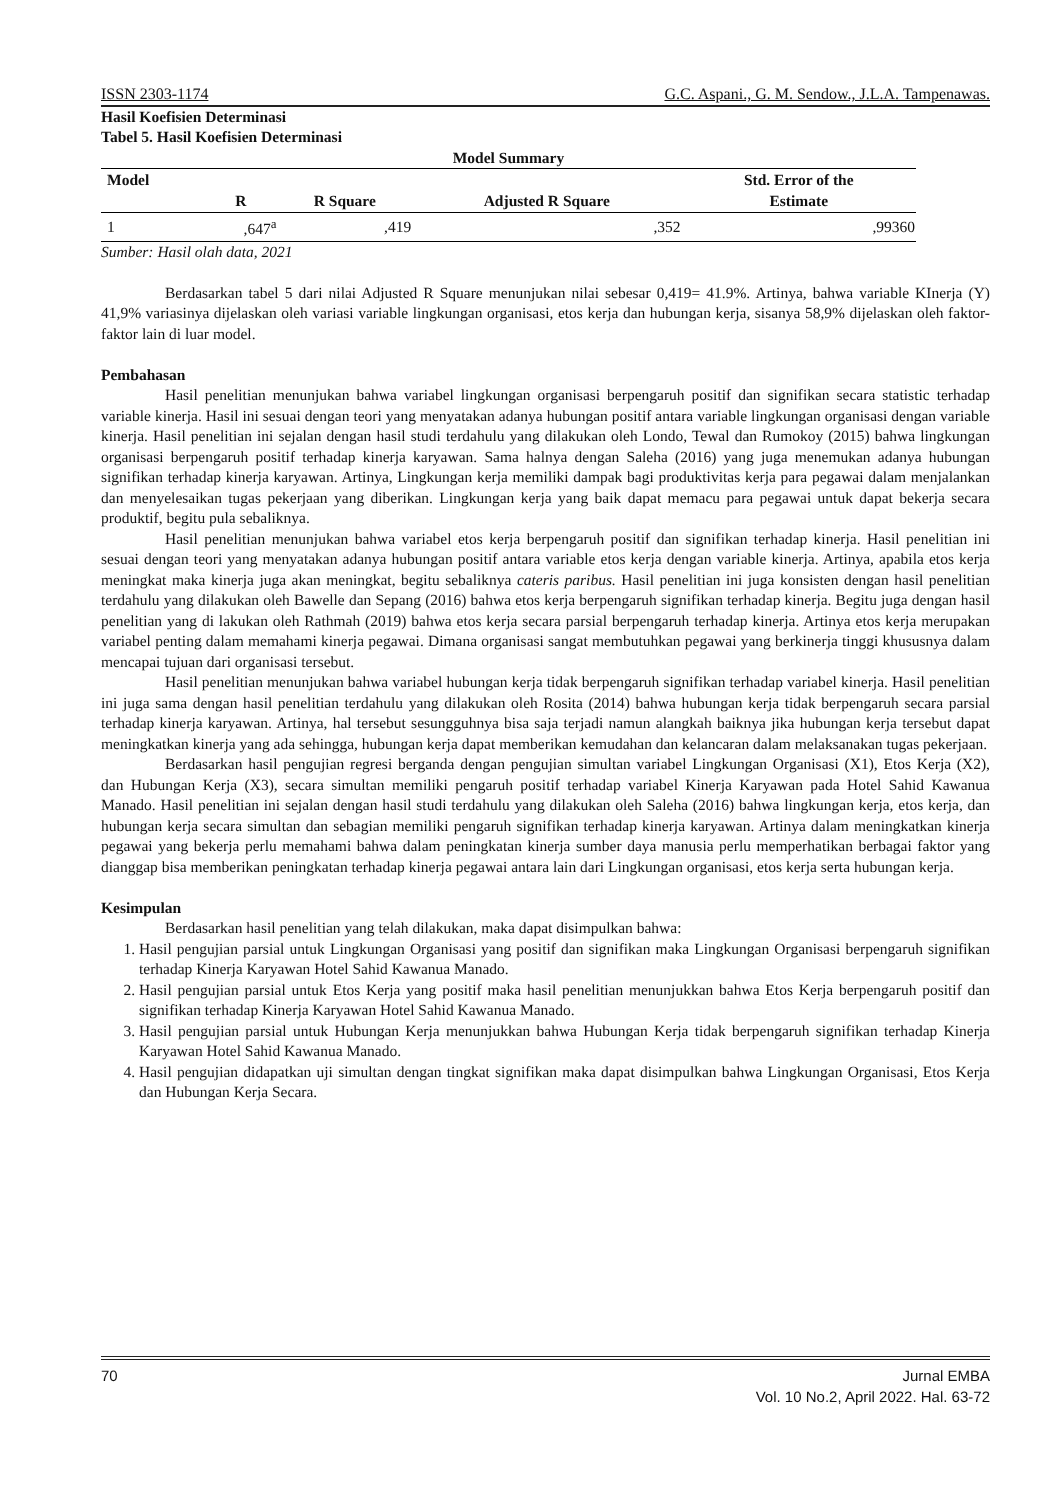ISSN 2303-1174 G.C. Aspani., G. M. Sendow., J.L.A. Tampenawas.
Hasil Koefisien Determinasi
Tabel 5. Hasil Koefisien Determinasi
Model Summary
| Model | R | R Square | Adjusted R Square | Std. Error of the Estimate |
| --- | --- | --- | --- | --- |
| 1 | ,647<sup>a</sup> | ,419 | ,352 | ,99360 |
Sumber: Hasil olah data, 2021
Berdasarkan tabel 5 dari nilai Adjusted R Square menunjukan nilai sebesar 0,419= 41.9%. Artinya, bahwa variable KInerja (Y) 41,9% variasinya dijelaskan oleh variasi variable lingkungan organisasi, etos kerja dan hubungan kerja, sisanya 58,9% dijelaskan oleh faktor-faktor lain di luar model.
Pembahasan
Hasil penelitian menunjukan bahwa variabel lingkungan organisasi berpengaruh positif dan signifikan secara statistic terhadap variable kinerja. Hasil ini sesuai dengan teori yang menyatakan adanya hubungan positif antara variable lingkungan organisasi dengan variable kinerja. Hasil penelitian ini sejalan dengan hasil studi terdahulu yang dilakukan oleh Londo, Tewal dan Rumokoy (2015) bahwa lingkungan organisasi berpengaruh positif terhadap kinerja karyawan. Sama halnya dengan Saleha (2016) yang juga menemukan adanya hubungan signifikan terhadap kinerja karyawan. Artinya, Lingkungan kerja memiliki dampak bagi produktivitas kerja para pegawai dalam menjalankan dan menyelesaikan tugas pekerjaan yang diberikan. Lingkungan kerja yang baik dapat memacu para pegawai untuk dapat bekerja secara produktif, begitu pula sebaliknya.
Hasil penelitian menunjukan bahwa variabel etos kerja berpengaruh positif dan signifikan terhadap kinerja. Hasil penelitian ini sesuai dengan teori yang menyatakan adanya hubungan positif antara variable etos kerja dengan variable kinerja. Artinya, apabila etos kerja meningkat maka kinerja juga akan meningkat, begitu sebaliknya cateris paribus. Hasil penelitian ini juga konsisten dengan hasil penelitian terdahulu yang dilakukan oleh Bawelle dan Sepang (2016) bahwa etos kerja berpengaruh signifikan terhadap kinerja. Begitu juga dengan hasil penelitian yang di lakukan oleh Rathmah (2019) bahwa etos kerja secara parsial berpengaruh terhadap kinerja. Artinya etos kerja merupakan variabel penting dalam memahami kinerja pegawai. Dimana organisasi sangat membutuhkan pegawai yang berkinerja tinggi khususnya dalam mencapai tujuan dari organisasi tersebut.
Hasil penelitian menunjukan bahwa variabel hubungan kerja tidak berpengaruh signifikan terhadap variabel kinerja. Hasil penelitian ini juga sama dengan hasil penelitian terdahulu yang dilakukan oleh Rosita (2014) bahwa hubungan kerja tidak berpengaruh secara parsial terhadap kinerja karyawan. Artinya, hal tersebut sesungguhnya bisa saja terjadi namun alangkah baiknya jika hubungan kerja tersebut dapat meningkatkan kinerja yang ada sehingga, hubungan kerja dapat memberikan kemudahan dan kelancaran dalam melaksanakan tugas pekerjaan.
Berdasarkan hasil pengujian regresi berganda dengan pengujian simultan variabel Lingkungan Organisasi (X1), Etos Kerja (X2), dan Hubungan Kerja (X3), secara simultan memiliki pengaruh positif terhadap variabel Kinerja Karyawan pada Hotel Sahid Kawanua Manado. Hasil penelitian ini sejalan dengan hasil studi terdahulu yang dilakukan oleh Saleha (2016) bahwa lingkungan kerja, etos kerja, dan hubungan kerja secara simultan dan sebagian memiliki pengaruh signifikan terhadap kinerja karyawan. Artinya dalam meningkatkan kinerja pegawai yang bekerja perlu memahami bahwa dalam peningkatan kinerja sumber daya manusia perlu memperhatikan berbagai faktor yang dianggap bisa memberikan peningkatan terhadap kinerja pegawai antara lain dari Lingkungan organisasi, etos kerja serta hubungan kerja.
Kesimpulan
Berdasarkan hasil penelitian yang telah dilakukan, maka dapat disimpulkan bahwa:
1. Hasil pengujian parsial untuk Lingkungan Organisasi yang positif dan signifikan maka Lingkungan Organisasi berpengaruh signifikan terhadap Kinerja Karyawan Hotel Sahid Kawanua Manado.
2. Hasil pengujian parsial untuk Etos Kerja yang positif maka hasil penelitian menunjukkan bahwa Etos Kerja berpengaruh positif dan signifikan terhadap Kinerja Karyawan Hotel Sahid Kawanua Manado.
3. Hasil pengujian parsial untuk Hubungan Kerja menunjukkan bahwa Hubungan Kerja tidak berpengaruh signifikan terhadap Kinerja Karyawan Hotel Sahid Kawanua Manado.
4. Hasil pengujian didapatkan uji simultan dengan tingkat signifikan maka dapat disimpulkan bahwa Lingkungan Organisasi, Etos Kerja dan Hubungan Kerja Secara.
70 Jurnal EMBA
Vol. 10 No.2, April 2022. Hal. 63-72